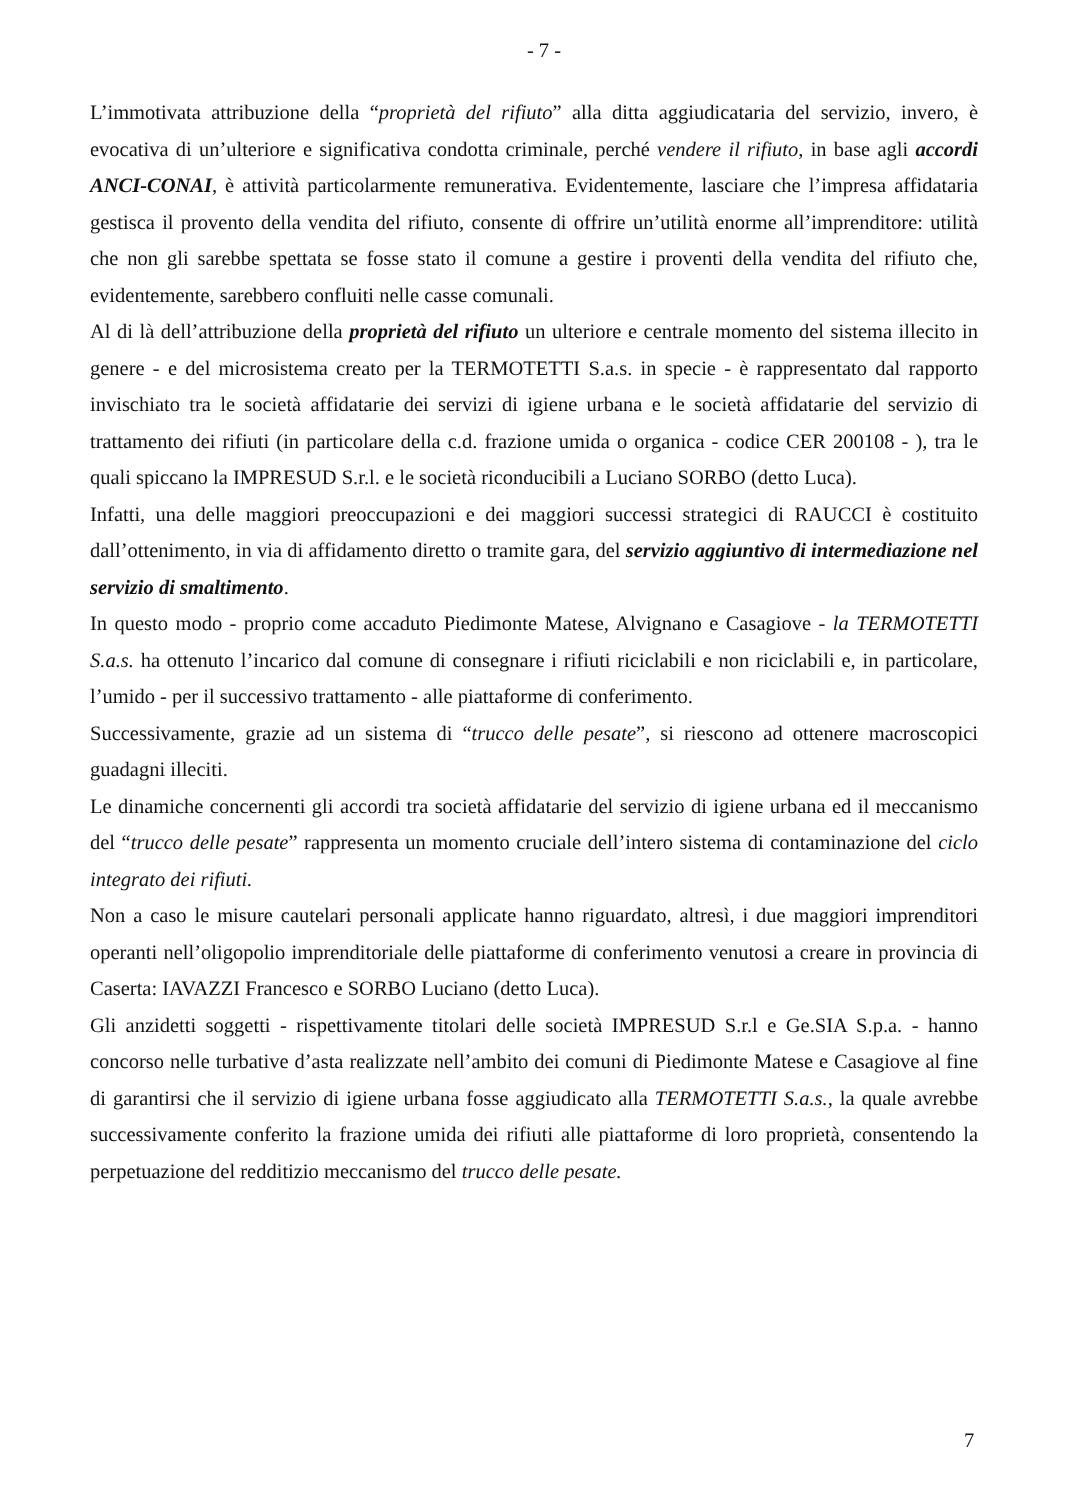- 7 -
L’immotivata attribuzione della “proprietà del rifiuto” alla ditta aggiudicataria del servizio, invero, è evocativa di un’ulteriore e significativa condotta criminale, perché vendere il rifiuto, in base agli accordi ANCI-CONAI, è attività particolarmente remunerativa. Evidentemente, lasciare che l’impresa affidataria gestisca il provento della vendita del rifiuto, consente di offrire un’utilità enorme all’imprenditore: utilità che non gli sarebbe spettata se fosse stato il comune a gestire i proventi della vendita del rifiuto che, evidentemente, sarebbero confluiti nelle casse comunali.
Al di là dell’attribuzione della proprietà del rifiuto un ulteriore e centrale momento del sistema illecito in genere - e del microsistema creato per la TERMOTETTI S.a.s. in specie - è rappresentato dal rapporto invischiato tra le società affidatarie dei servizi di igiene urbana e le società affidatarie del servizio di trattamento dei rifiuti (in particolare della c.d. frazione umida o organica - codice CER 200108 - ), tra le quali spiccano la IMPRESUD S.r.l. e le società riconducibili a Luciano SORBO (detto Luca).
Infatti, una delle maggiori preoccupazioni e dei maggiori successi strategici di RAUCCI è costituito dall’ottenimento, in via di affidamento diretto o tramite gara, del servizio aggiuntivo di intermediazione nel servizio di smaltimento.
In questo modo - proprio come accaduto Piedimonte Matese, Alvignano e Casagiove - la TERMOTETTI S.a.s. ha ottenuto l’incarico dal comune di consegnare i rifiuti riciclabili e non riciclabili e, in particolare, l’umido - per il successivo trattamento - alle piattaforme di conferimento.
Successivamente, grazie ad un sistema di “trucco delle pesate”, si riescono ad ottenere macroscopici guadagni illeciti.
Le dinamiche concernenti gli accordi tra società affidatarie del servizio di igiene urbana ed il meccanismo del “trucco delle pesate” rappresenta un momento cruciale dell’intero sistema di contaminazione del ciclo integrato dei rifiuti.
Non a caso le misure cautelari personali applicate hanno riguardato, altresì, i due maggiori imprenditori operanti nell’oligopolio imprenditoriale delle piattaforme di conferimento venutosi a creare in provincia di Caserta: IAVAZZI Francesco e SORBO Luciano (detto Luca).
Gli anzidetti soggetti - rispettivamente titolari delle società IMPRESUD S.r.l e Ge.SIA S.p.a. - hanno concorso nelle turbative d’asta realizzate nell’ambito dei comuni di Piedimonte Matese e Casagiove al fine di garantirsi che il servizio di igiene urbana fosse aggiudicato alla TERMOTETTI S.a.s., la quale avrebbe successivamente conferito la frazione umida dei rifiuti alle piattaforme di loro proprietà, consentendo la perpetuazione del redditizio meccanismo del trucco delle pesate.
7